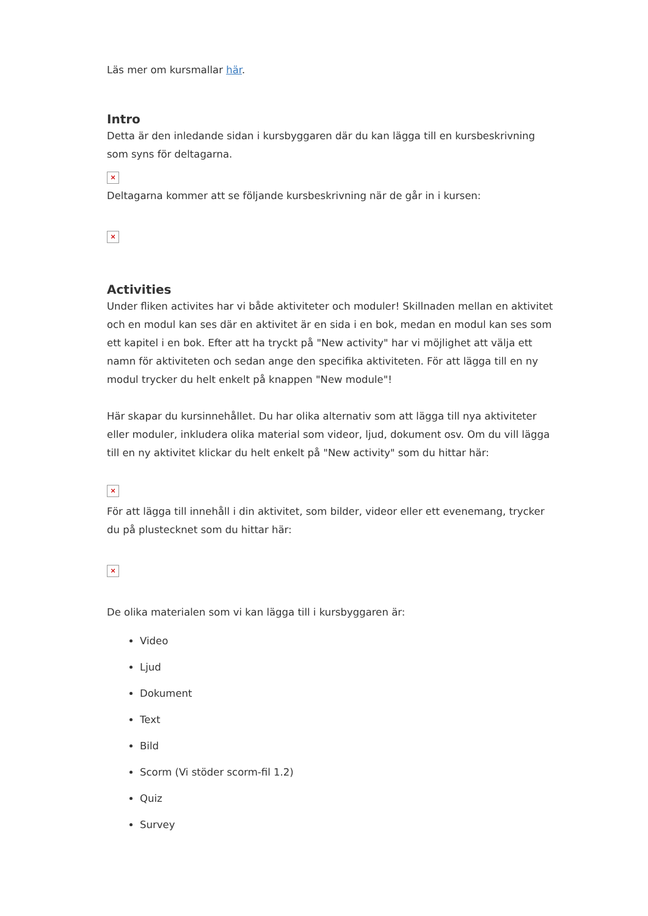Läs mer om kursmallar här.
Intro
Detta är den inledande sidan i kursbyggaren där du kan lägga till en kursbeskrivning som syns för deltagarna.
×
Deltagarna kommer att se följande kursbeskrivning när de går in i kursen:
×
Activities
Under fliken activites har vi både aktiviteter och moduler! Skillnaden mellan en aktivitet och en modul kan ses där en aktivitet är en sida i en bok, medan en modul kan ses som ett kapitel i en bok. Efter att ha tryckt på "New activity" har vi möjlighet att välja ett namn för aktiviteten och sedan ange den specifika aktiviteten. För att lägga till en ny modul trycker du helt enkelt på knappen "New module"!
Här skapar du kursinnehållet. Du har olika alternativ som att lägga till nya aktiviteter eller moduler, inkludera olika material som videor, ljud, dokument osv. Om du vill lägga till en ny aktivitet klickar du helt enkelt på "New activity" som du hittar här:
×
För att lägga till innehåll i din aktivitet, som bilder, videor eller ett evenemang, trycker du på plustecknet som du hittar här:
×
De olika materialen som vi kan lägga till i kursbyggaren är:
Video
Ljud
Dokument
Text
Bild
Scorm (Vi stöder scorm-fil 1.2)
Quiz
Survey